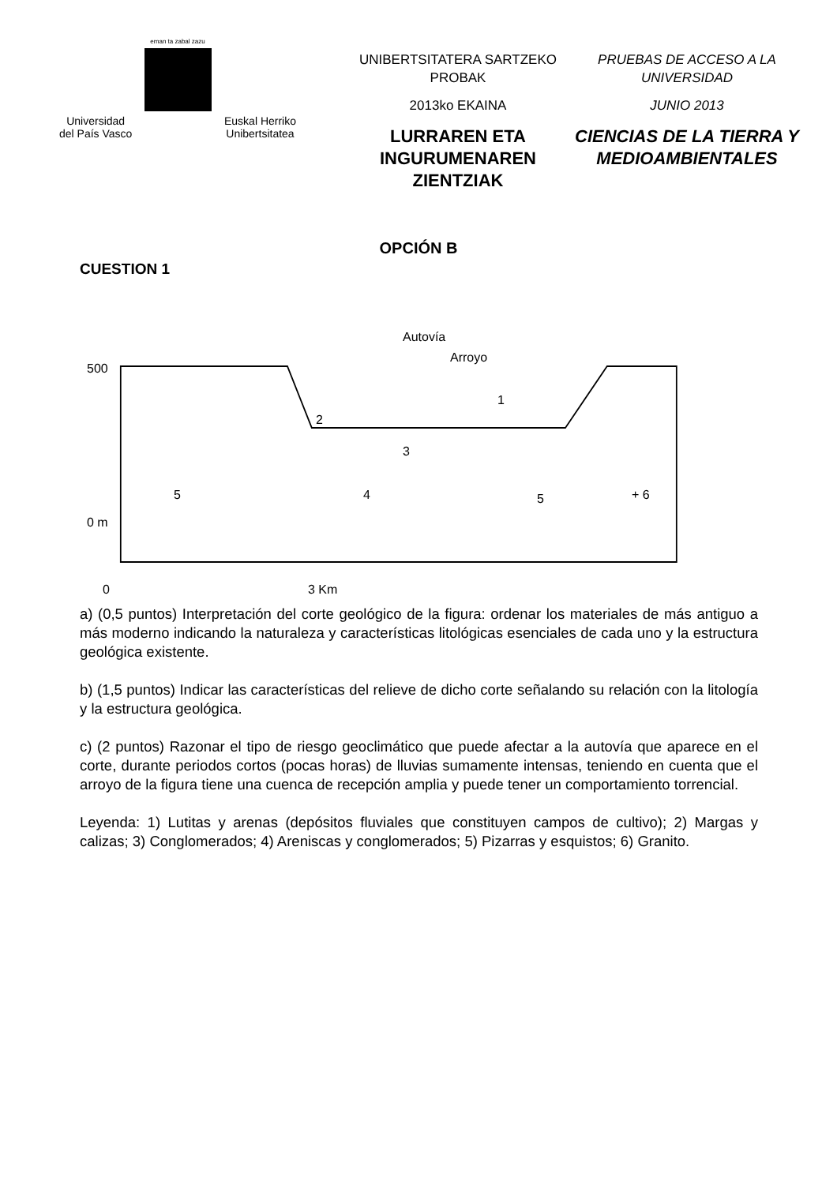eman ta zabal zazu
Universidad
del País Vasco Euskal Herriko
Unibertsitatea
UNIBERTSITATERA SARTZEKO
PROBAK
2013ko EKAINA
LURRAREN ETA
INGURUMENAREN ZIENTZIAK
PRUEBAS DE ACCESO A LA
UNIVERSIDAD
JUNIO 2013
CIENCIAS DE LA TIERRA Y
MEDIOAMBIENTALES
OPCIÓN B
CUESTION 1
Autovía
Arroyo
500
0 m
5
4
3
2
1
5
+ 6
0
3 Km
a) (0,5 puntos) Interpretación del corte geológico de la figura: ordenar los materiales de más antiguo a más moderno indicando la naturaleza y características litológicas esenciales de cada uno y la estructura geológica existente.
b) (1,5 puntos) Indicar las características del relieve de dicho corte señalando su relación con la litología y la estructura geológica.
c) (2 puntos) Razonar el tipo de riesgo geoclimático que puede afectar a la autovía que aparece en el corte, durante periodos cortos (pocas horas) de lluvias sumamente intensas, teniendo en cuenta que el arroyo de la figura tiene una cuenca de recepción amplia y puede tener un comportamiento torrencial.
Leyenda: 1) Lutitas y arenas (depósitos fluviales que constituyen campos de cultivo); 2) Margas y calizas; 3) Conglomerados; 4) Areniscas y conglomerados; 5) Pizarras y esquistos; 6) Granito.